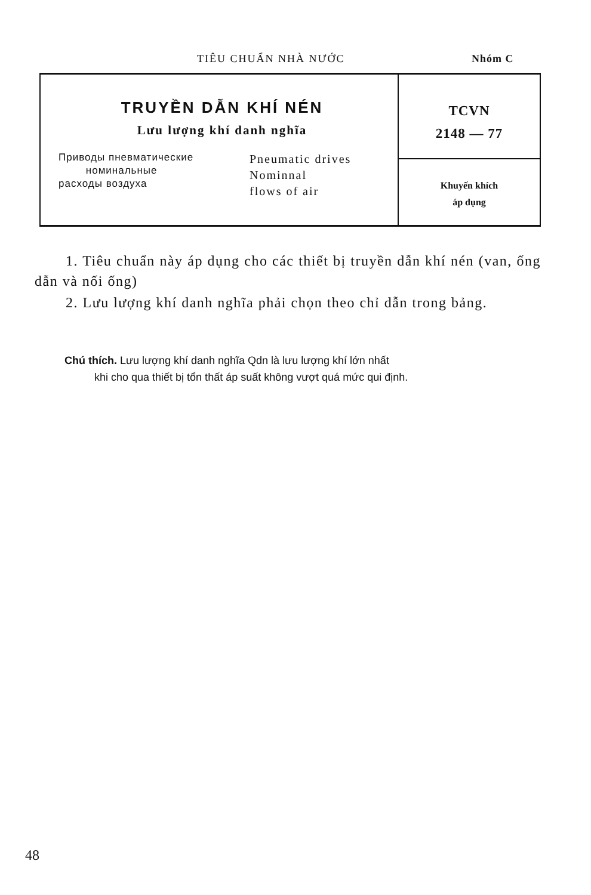TIÊU CHUẨN NHÀ NƯỚC Nhóm C
TRUYỀN DẪN KHÍ NÉN
Lưu lượng khí danh nghĩa
Приводы пневматические
номинальные
расходы воздуха
Pneumatic drives
Nominnal
flows of air
TCVN
2148 — 77
Khuyến khích
áp dụng
1. Tiêu chuẩn này áp dụng cho các thiết bị truyền dẫn khí nén (van, ống dẫn và nối ống)
2. Lưu lượng khí danh nghĩa phải chọn theo chỉ dẫn trong bảng.
Chú thích. Lưu lượng khí danh nghĩa Qdn là lưu lượng khí lớn nhất
khi cho qua thiết bị tổn thất áp suất không vượt quá mức qui định.
48